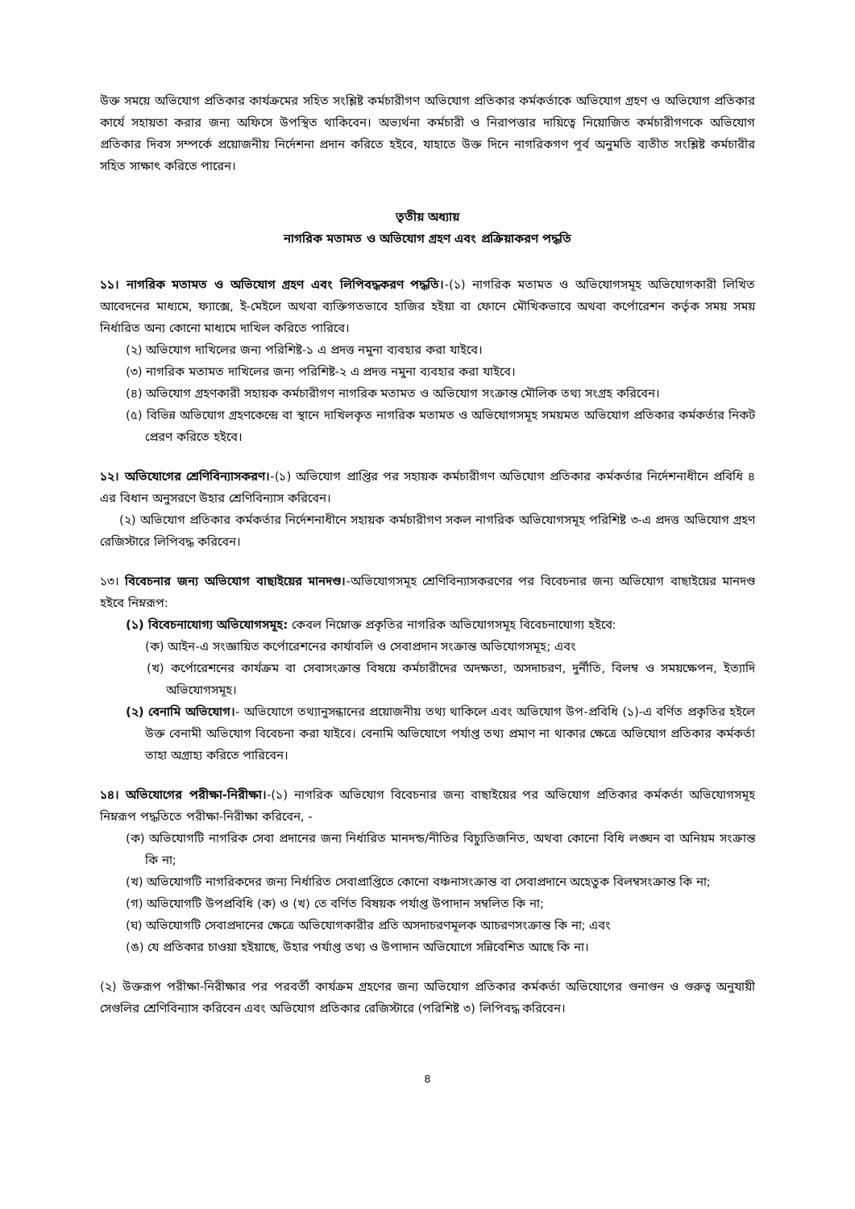উক্ত সময়ে অভিযোগ প্রতিকার কার্যক্রমের সহিত সংশ্লিষ্ট কর্মচারীগণ অভিযোগ প্রতিকার কর্মকর্তাকে অভিযোগ গ্রহণ ও অভিযোগ প্রতিকার কার্যে সহায়তা করার জন্য অফিসে উপস্থিত থাকিবেন। অভ্যর্থনা কর্মচারী ও নিরাপত্তার দায়িত্বে নিয়োজিত কর্মচারীগণকে অভিযোগ প্রতিকার দিবস সম্পর্কে প্রয়োজনীয় নির্দেশনা প্রদান করিতে হইবে, যাহাতে উক্ত দিনে নাগরিকগণ পূর্ব অনুমতি ব্যতীত সংশ্লিষ্ট কর্মচারীর সহিত সাক্ষাৎ করিতে পারেন।
তৃতীয় অধ্যায়
নাগরিক মতামত ও অভিযোগ গ্রহণ এবং প্রক্রিয়াকরণ পদ্ধতি
১১। নাগরিক মতামত ও অভিযোগ গ্রহণ এবং লিপিবদ্ধকরণ পদ্ধতি।-(১) নাগরিক মতামত ও অভিযোগসমূহ অভিযোগকারী লিখিত আবেদনের মাধ্যমে, ফ্যাক্সে, ই-মেইলে অথবা ব্যক্তিগতভাবে হাজির হইয়া বা ফোনে মৌখিকভাবে অথবা কর্পোরেশন কর্তৃক সময় সময় নির্ধারিত অন্য কোনো মাধ্যমে দাখিল করিতে পারিবে।
(২) অভিযোগ দাখিলের জন্য পরিশিষ্ট-১ এ প্রদত্ত নমুনা ব্যবহার করা যাইবে।
(৩) নাগরিক মতামত দাখিলের জন্য পরিশিষ্ট-২ এ প্রদত্ত নমুনা ব্যবহার করা যাইবে।
(৪) অভিযোগ গ্রহণকারী সহায়ক কর্মচারীগণ নাগরিক মতামত ও অভিযোগ সংক্রান্ত মৌলিক তথ্য সংগ্রহ করিবেন।
(৫) বিভিন্ন অভিযোগ গ্রহণকেন্দ্রে বা স্থানে দাখিলকৃত নাগরিক মতামত ও অভিযোগসমূহ সময়মত অভিযোগ প্রতিকার কর্মকর্তার নিকট প্রেরণ করিতে হইবে।
১২। অভিযোগের শ্রেণিবিন্যাসকরণ।-(১) অভিযোগ প্রাপ্তির পর সহায়ক কর্মচারীগণ অভিযোগ প্রতিকার কর্মকর্তার নির্দেশনাধীনে প্রবিধি ৪ এর বিধান অনুসরণে উহার শ্রেণিবিন্যাস করিবেন।
(২) অভিযোগ প্রতিকার কর্মকর্তার নির্দেশনাধীনে সহায়ক কর্মচারীগণ সকল নাগরিক অভিযোগসমূহ পরিশিষ্ট ৩-এ প্রদত্ত অভিযোগ গ্রহণ রেজিস্টারে লিপিবদ্ধ করিবেন।
১৩। বিবেচনার জন্য অভিযোগ বাছাইয়ের মানদণ্ড।-অভিযোগসমূহ শ্রেণিবিন্যাসকরণের পর বিবেচনার জন্য অভিযোগ বাছাইয়ের মানদণ্ড হইবে নিম্নরূপ:
(১) বিবেচনাযোগ্য অভিযোগসমূহ: কেবল নিম্নোক্ত প্রকৃতির নাগরিক অভিযোগসমূহ বিবেচনাযোগ্য হইবে:
(ক) আইন-এ সংজ্ঞায়িত কর্পোরেশনের কার্যাবলি ও সেবাপ্রদান সংক্রান্ত অভিযোগসমূহ; এবং
(খ) কর্পোরেশনের কার্যক্রম বা সেবাসংক্রান্ত বিষয়ে কর্মচারীদের অদক্ষতা, অসদাচরণ, দুর্নীতি, বিলম্ব ও সময়ক্ষেপন, ইত্যাদি অভিযোগসমূহ।
(২) বেনামি অভিযোগ।- অভিযোগে তথ্যানুসন্ধানের প্রয়োজনীয় তথ্য থাকিলে এবং অভিযোগ উপ-প্রবিধি (১)-এ বর্ণিত প্রকৃতির হইলে উক্ত বেনামী অভিযোগ বিবেচনা করা যাইবে। বেনামি অভিযোগে পর্যাপ্ত তথ্য প্রমাণ না থাকার ক্ষেত্রে অভিযোগ প্রতিকার কর্মকর্তা তাহা অগ্রাহ্য করিতে পারিবেন।
১৪। অভিযোগের পরীক্ষা-নিরীক্ষা।-(১) নাগরিক অভিযোগ বিবেচনার জন্য বাছাইয়ের পর অভিযোগ প্রতিকার কর্মকর্তা অভিযোগসমূহ নিম্নরূপ পদ্ধতিতে পরীক্ষা-নিরীক্ষা করিবেন, -
(ক) অভিযোগটি নাগরিক সেবা প্রদানের জন্য নির্ধারিত মানদন্ড/নীতির বিচ্যুতিজনিত, অথবা কোনো বিধি লঙ্ঘন বা অনিয়ম সংক্রান্ত কি না;
(খ) অভিযোগটি নাগরিকদের জন্য নির্ধারিত সেবাপ্রাপ্তিতে কোনো বঞ্চনাসংক্রান্ত বা সেবাপ্রদানে অহেতুক বিলম্বসংক্রান্ত কি না;
(গ) অভিযোগটি উপপ্রবিধি (ক) ও (খ) তে বর্ণিত বিষয়ক পর্যাপ্ত উপাদান সম্বলিত কি না;
(ঘ) অভিযোগটি সেবাপ্রদানের ক্ষেত্রে অভিযোগকারীর প্রতি অসদাচরণমূলক আচরণসংক্রান্ত কি না; এবং
(ঙ) যে প্রতিকার চাওয়া হইয়াছে, উহার পর্যাপ্ত তথ্য ও উপাদান অভিযোগে সন্নিবেশিত আছে কি না।
(২) উক্তরূপ পরীক্ষা-নিরীক্ষার পর পরবর্তী কার্যক্রম গ্রহণের জন্য অভিযোগ প্রতিকার কর্মকর্তা অভিযোগের গুনাগুন ও গুরুত্ব অনুযায়ী সেগুলির শ্রেণিবিন্যাস করিবেন এবং অভিযোগ প্রতিকার রেজিস্টারে (পরিশিষ্ট ৩) লিপিবদ্ধ করিবেন।
৪